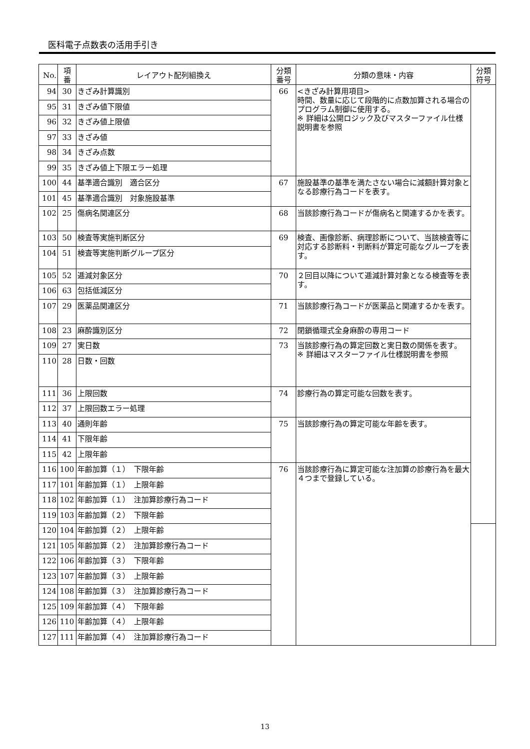医科電子点数表の活用手引き
| No. | 項 番 | レイアウト配列組換え | 分類 番号 | 分類の意味・内容 | 分類 符号 |
| --- | --- | --- | --- | --- | --- |
| 94 | 30 | きざみ計算識別 | 66 | <きざみ計算用項目> 時間、数量に応じて段階的に点数加算される場合のプログラム制御に使用する。 ※ 詳細は公開ロジック及びマスターファイル仕様説明書を参照 | |
| 95 | 31 | きざみ値下限値 | | | |
| 96 | 32 | きざみ値上限値 | | | |
| 97 | 33 | きざみ値 | | | |
| 98 | 34 | きざみ点数 | | | |
| 99 | 35 | きざみ値上下限エラー処理 | | | |
| 100 | 44 | 基準適合識別 適合区分 | 67 | 施設基準の基準を満たさない場合に減額計算対象となる診療行為コードを表す。 | |
| 101 | 45 | 基準適合識別 対象施設基準 | | | |
| 102 | 25 | 傷病名関連区分 | 68 | 当該診療行為コードが傷病名と関連するかを表す。 | |
| 103 | 50 | 検査等実施判断区分 | 69 | 検査、画像診断、病理診断について、当該検査等に対応する診断料・判断料が算定可能なグループを表す。 | |
| 104 | 51 | 検査等実施判断グループ区分 | | | |
| 105 | 52 | 逓減対象区分 | 70 | ２回目以降について逓減計算対象となる検査等を表す。 | |
| 106 | 63 | 包括低減区分 | | | |
| 107 | 29 | 医薬品関連区分 | 71 | 当該診療行為コードが医薬品と関連するかを表す。 | |
| 108 | 23 | 麻酔識別区分 | 72 | 閉鎖循環式全身麻酔の専用コード | |
| 109 | 27 | 実日数 | 73 | 当該診療行為の算定回数と実日数の関係を表す。 ※ 詳細はマスターファイル仕様説明書を参照 | |
| 110 | 28 | 日数・回数 | | | |
| 111 | 36 | 上限回数 | 74 | 診療行為の算定可能な回数を表す。 | |
| 112 | 37 | 上限回数エラー処理 | | | |
| 113 | 40 | 通則年齢 | 75 | 当該診療行為の算定可能な年齢を表す。 | |
| 114 | 41 | 下限年齢 | | | |
| 115 | 42 | 上限年齢 | | | |
| 116 | 100 | 年齢加算（１） 下限年齢 | 76 | 当該診療行為に算定可能な注加算の診療行為を最大４つまで登録している。 | |
| 117 | 101 | 年齢加算（１） 上限年齢 | | | |
| 118 | 102 | 年齢加算（１） 注加算診療行為コード | | | |
| 119 | 103 | 年齢加算（２） 下限年齢 | | | |
| 120 | 104 | 年齢加算（２） 上限年齢 | | | |
| 121 | 105 | 年齢加算（２） 注加算診療行為コード | | | |
| 122 | 106 | 年齢加算（３） 下限年齢 | | | |
| 123 | 107 | 年齢加算（３） 上限年齢 | | | |
| 124 | 108 | 年齢加算（３） 注加算診療行為コード | | | |
| 125 | 109 | 年齢加算（４） 下限年齢 | | | |
| 126 | 110 | 年齢加算（４） 上限年齢 | | | |
| 127 | 111 | 年齢加算（４） 注加算診療行為コード | | | |
13